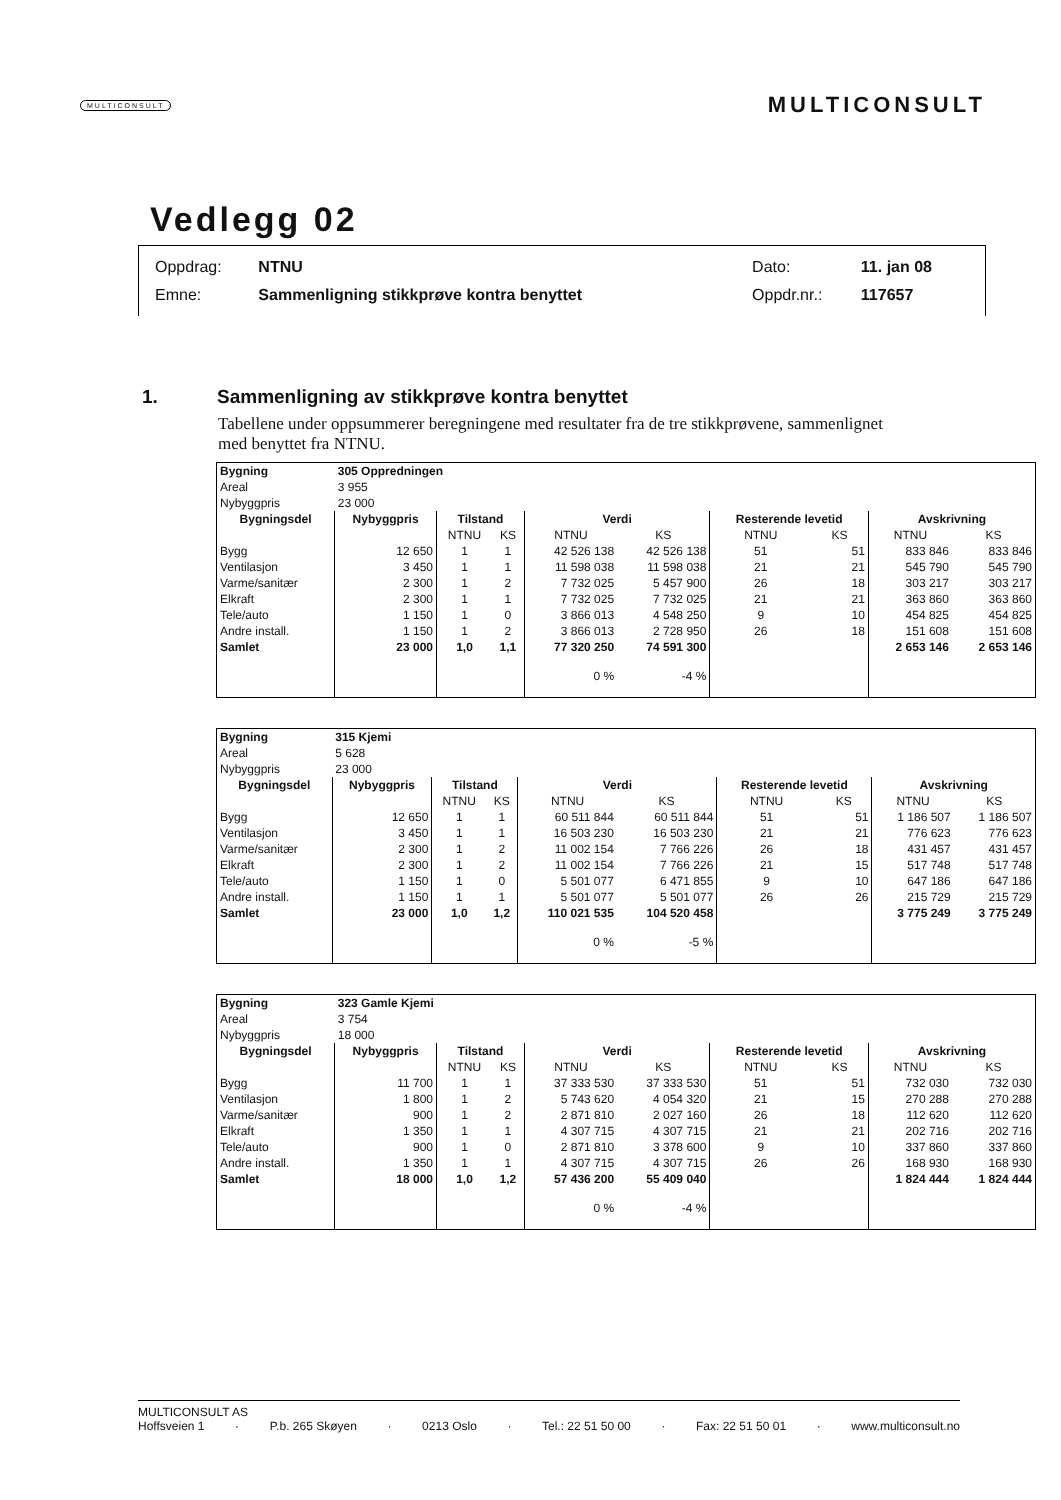MULTICONSULT MULTICONSULT
Vedlegg 02
| Oppdrag: | NTNU | Dato: | 11. jan 08 |
| Emne: | Sammenligning stikkprøve kontra benyttet | Oppdr.nr.: | 117657 |
1. Sammenligning av stikkprøve kontra benyttet
Tabellene under oppsummerer beregningene med resultater fra de tre stikkprøvene, sammenlignet med benyttet fra NTNU.
| Bygning | 305 Oppredningen | | | | | | | | |
| --- | --- | --- | --- | --- | --- | --- | --- | --- | --- |
| Areal | 3 955 | | | | | | | | |
| Nybyggpris | 23 000 | | | | | | | | |
| Bygningsdel | Nybyggpris | Tilstand | | Verdi | | Resterende levetid | | Avskrivning | |
| | | NTNU | KS | NTNU | KS | NTNU | KS | NTNU | KS |
| Bygg | 12 650 | 1 | 1 | 42 526 138 | 42 526 138 | 51 | 51 | 833 846 | 833 846 |
| Ventilasjon | 3 450 | 1 | 1 | 11 598 038 | 11 598 038 | 21 | 21 | 545 790 | 545 790 |
| Varme/sanitær | 2 300 | 1 | 2 | 7 732 025 | 5 457 900 | 26 | 18 | 303 217 | 303 217 |
| Elkraft | 2 300 | 1 | 1 | 7 732 025 | 7 732 025 | 21 | 21 | 363 860 | 363 860 |
| Tele/auto | 1 150 | 1 | 0 | 3 866 013 | 4 548 250 | 9 | 10 | 454 825 | 454 825 |
| Andre install. | 1 150 | 1 | 2 | 3 866 013 | 2 728 950 | 26 | 18 | 151 608 | 151 608 |
| Samlet | 23 000 | 1,0 | 1,1 | 77 320 250 | 74 591 300 | | | 2 653 146 | 2 653 146 |
| | | | | 0 % | -4 % | | | | |
| Bygning | 315 Kjemi | | | | | | | | |
| --- | --- | --- | --- | --- | --- | --- | --- | --- | --- |
| Areal | 5 628 | | | | | | | | |
| Nybyggpris | 23 000 | | | | | | | | |
| Bygningsdel | Nybyggpris | Tilstand | | Verdi | | Resterende levetid | | Avskrivning | |
| | | NTNU | KS | NTNU | KS | NTNU | KS | NTNU | KS |
| Bygg | 12 650 | 1 | 1 | 60 511 844 | 60 511 844 | 51 | 51 | 1 186 507 | 1 186 507 |
| Ventilasjon | 3 450 | 1 | 1 | 16 503 230 | 16 503 230 | 21 | 21 | 776 623 | 776 623 |
| Varme/sanitær | 2 300 | 1 | 2 | 11 002 154 | 7 766 226 | 26 | 18 | 431 457 | 431 457 |
| Elkraft | 2 300 | 1 | 2 | 11 002 154 | 7 766 226 | 21 | 15 | 517 748 | 517 748 |
| Tele/auto | 1 150 | 1 | 0 | 5 501 077 | 6 471 855 | 9 | 10 | 647 186 | 647 186 |
| Andre install. | 1 150 | 1 | 1 | 5 501 077 | 5 501 077 | 26 | 26 | 215 729 | 215 729 |
| Samlet | 23 000 | 1,0 | 1,2 | 110 021 535 | 104 520 458 | | | 3 775 249 | 3 775 249 |
| | | | | 0 % | -5 % | | | | |
| Bygning | 323 Gamle Kjemi | | | | | | | | |
| --- | --- | --- | --- | --- | --- | --- | --- | --- | --- |
| Areal | 3 754 | | | | | | | | |
| Nybyggpris | 18 000 | | | | | | | | |
| Bygningsdel | Nybyggpris | Tilstand | | Verdi | | Resterende levetid | | Avskrivning | |
| | | NTNU | KS | NTNU | KS | NTNU | KS | NTNU | KS |
| Bygg | 11 700 | 1 | 1 | 37 333 530 | 37 333 530 | 51 | 51 | 732 030 | 732 030 |
| Ventilasjon | 1 800 | 1 | 2 | 5 743 620 | 4 054 320 | 21 | 15 | 270 288 | 270 288 |
| Varme/sanitær | 900 | 1 | 2 | 2 871 810 | 2 027 160 | 26 | 18 | 112 620 | 112 620 |
| Elkraft | 1 350 | 1 | 1 | 4 307 715 | 4 307 715 | 21 | 21 | 202 716 | 202 716 |
| Tele/auto | 900 | 1 | 0 | 2 871 810 | 3 378 600 | 9 | 10 | 337 860 | 337 860 |
| Andre install. | 1 350 | 1 | 1 | 4 307 715 | 4 307 715 | 26 | 26 | 168 930 | 168 930 |
| Samlet | 18 000 | 1,0 | 1,2 | 57 436 200 | 55 409 040 | | | 1 824 444 | 1 824 444 |
| | | | | 0 % | -4 % | | | | |
MULTICONSULT AS
Hoffsveien 1 · P.b. 265 Skøyen · 0213 Oslo · Tel.: 22 51 50 00 · Fax: 22 51 50 01 · www.multiconsult.no